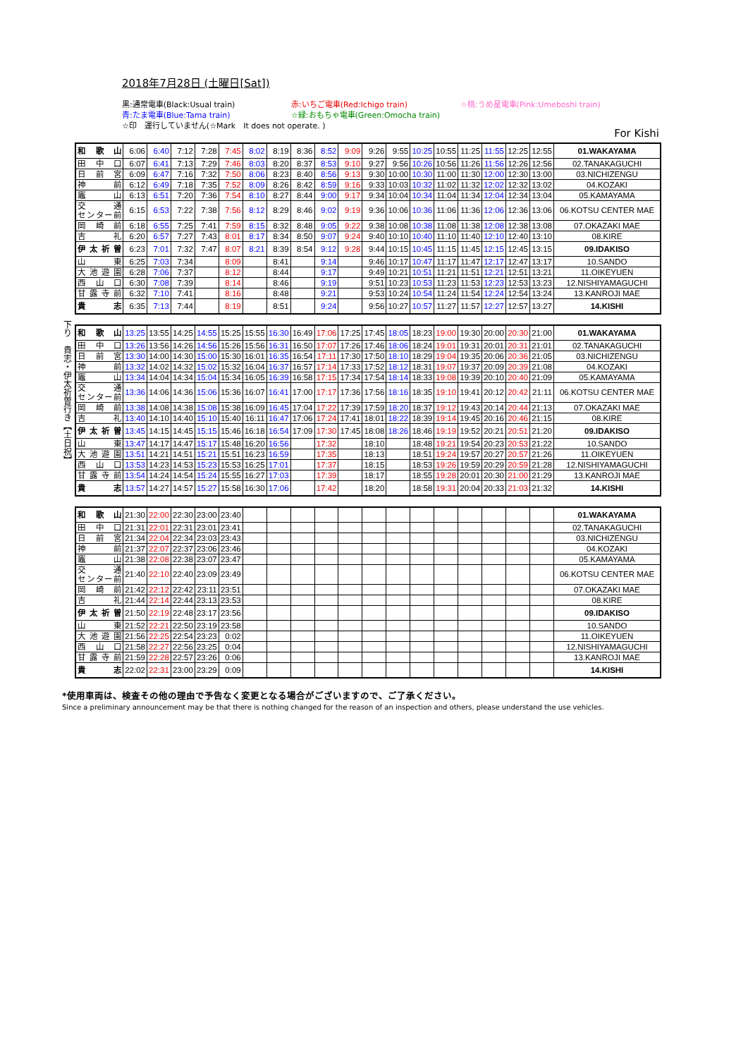2018年7月28日 (土曜日[Sat])
黒:通常電車(Black:Usual train)
赤:いちご電車(Red:Ichigo train)
☆桃:うめ星電車(Pink:Umeboshi train)
青:たま電車(Blue:Tama train)
☆緑:おもちゃ電車(Green:Omocha train)
☆印　運行していません(☆Mark　It does not operate. )
For Kishi
| 和歌山 | 6:06 | 6:40 | 7:12 | 7:28 | 7:45 | 8:02 | 8:19 | 8:36 | 8:52 | 9:09 | 9:26 | 9:55 | 10:25 | 10:55 | 11:25 | 11:55 | 12:25 | 12:55 | 01.WAKAYAMA |
| 田中口 | 6:07 | 6:41 | 7:13 | 7:29 | 7:46 | 8:03 | 8:20 | 8:37 | 8:53 | 9:10 | 9:27 | 9:56 | 10:26 | 10:56 | 11:26 | 11:56 | 12:26 | 12:56 | 02.TANAKAGUCHI |
| 日前宮 | 6:09 | 6:47 | 7:16 | 7:32 | 7:50 | 8:06 | 8:23 | 8:40 | 8:56 | 9:13 | 9:30 | 10:00 | 10:30 | 11:00 | 11:30 | 12:00 | 12:30 | 13:00 | 03.NICHIZENGU |
| 神前 | 6:12 | 6:49 | 7:18 | 7:35 | 7:52 | 8:09 | 8:26 | 8:42 | 8:59 | 9:16 | 9:33 | 10:03 | 10:32 | 11:02 | 11:32 | 12:02 | 12:32 | 13:02 | 04.KOZAKI |
| 竈山 | 6:13 | 6:51 | 7:20 | 7:36 | 7:54 | 8:10 | 8:27 | 8:44 | 9:00 | 9:17 | 9:34 | 10:04 | 10:34 | 11:04 | 11:34 | 12:04 | 12:34 | 13:04 | 05.KAMAYAMA |
| 交通 センター前 | 6:15 | 6:53 | 7:22 | 7:38 | 7:56 | 8:12 | 8:29 | 8:46 | 9:02 | 9:19 | 9:36 | 10:06 | 10:36 | 11:06 | 11:36 | 12:06 | 12:36 | 13:06 | 06.KOTSU CENTER MAE |
| 岡崎前 | 6:18 | 6:55 | 7:25 | 7:41 | 7:59 | 8:15 | 8:32 | 8:48 | 9:05 | 9:22 | 9:38 | 10:08 | 10:38 | 11:08 | 11:38 | 12:08 | 12:38 | 13:08 | 07.OKAZAKI MAE |
| 吉礼 | 6:20 | 6:57 | 7:27 | 7:43 | 8:01 | 8:17 | 8:34 | 8:50 | 9:07 | 9:24 | 9:40 | 10:10 | 10:40 | 11:10 | 11:40 | 12:10 | 12:40 | 13:10 | 08.KIRE |
| 伊太祈曽 | 6:23 | 7:01 | 7:32 | 7:47 | 8:07 | 8:21 | 8:39 | 8:54 | 9:12 | 9:28 | 9:44 | 10:15 | 10:45 | 11:15 | 11:45 | 12:15 | 12:45 | 13:15 | 09.IDAKISO |
| 山東 | 6:25 | 7:03 | 7:34 | | 8:09 | | 8:41 | | 9:14 | | 9:46 | 10:17 | 10:47 | 11:17 | 11:47 | 12:17 | 12:47 | 13:17 | 10.SANDO |
| 大池遊園 | 6:28 | 7:06 | 7:37 | | 8:12 | | 8:44 | | 9:17 | | 9:49 | 10:21 | 10:51 | 11:21 | 11:51 | 12:21 | 12:51 | 13:21 | 11.OIKEYUEN |
| 西山口 | 6:30 | 7:08 | 7:39 | | 8:14 | | 8:46 | | 9:19 | | 9:51 | 10:23 | 10:53 | 11:23 | 11:53 | 12:23 | 12:53 | 13:23 | 12.NISHIYAMAGUCHI |
| 甘露寺前 | 6:32 | 7:10 | 7:41 | | 8:16 | | 8:48 | | 9:21 | | 9:53 | 10:24 | 10:54 | 11:24 | 11:54 | 12:24 | 12:54 | 13:24 | 13.KANROJI MAE |
| 貴志 | 6:35 | 7:13 | 7:44 | | 8:19 | | 8:51 | | 9:24 | | 9:56 | 10:27 | 10:57 | 11:27 | 11:57 | 12:27 | 12:57 | 13:27 | 14.KISHI |
下り　貴志・伊太祈曽行き【土日祝】
| 和歌山 | 13:25 | 13:55 | 14:25 | 14:55 | 15:25 | 15:55 | 16:30 | 16:49 | 17:06 | 17:25 | 17:45 | 18:05 | 18:23 | 19:00 | 19:30 | 20:00 | 20:30 | 21:00 | 01.WAKAYAMA |
| 田中口 | 13:26 | 13:56 | 14:26 | 14:56 | 15:26 | 15:56 | 16:31 | 16:50 | 17:07 | 17:26 | 17:46 | 18:06 | 18:24 | 19:01 | 19:31 | 20:01 | 20:31 | 21:01 | 02.TANAKAGUCHI |
| 日前宮 | 13:30 | 14:00 | 14:30 | 15:00 | 15:30 | 16:01 | 16:35 | 16:54 | 17:11 | 17:30 | 17:50 | 18:10 | 18:29 | 19:04 | 19:35 | 20:06 | 20:36 | 21:05 | 03.NICHIZENGU |
| 神前 | 13:32 | 14:02 | 14:32 | 15:02 | 15:32 | 16:04 | 16:37 | 16:57 | 17:14 | 17:33 | 17:52 | 18:12 | 18:31 | 19:07 | 19:37 | 20:09 | 20:39 | 21:08 | 04.KOZAKI |
| 竈山 | 13:34 | 14:04 | 14:34 | 15:04 | 15:34 | 16:05 | 16:39 | 16:58 | 17:15 | 17:34 | 17:54 | 18:14 | 18:33 | 19:08 | 19:39 | 20:10 | 20:40 | 21:09 | 05.KAMAYAMA |
| 交通 センター前 | 13:36 | 14:06 | 14:36 | 15:06 | 15:36 | 16:07 | 16:41 | 17:00 | 17:17 | 17:36 | 17:56 | 18:16 | 18:35 | 19:10 | 19:41 | 20:12 | 20:42 | 21:11 | 06.KOTSU CENTER MAE |
| 岡崎前 | 13:38 | 14:08 | 14:38 | 15:08 | 15:38 | 16:09 | 16:45 | 17:04 | 17:22 | 17:39 | 17:59 | 18:20 | 18:37 | 19:12 | 19:43 | 20:14 | 20:44 | 21:13 | 07.OKAZAKI MAE |
| 吉礼 | 13:40 | 14:10 | 14:40 | 15:10 | 15:40 | 16:11 | 16:47 | 17:06 | 17:24 | 17:41 | 18:01 | 18:22 | 18:39 | 19:14 | 19:45 | 20:16 | 20:46 | 21:15 | 08.KIRE |
| 伊太祈曽 | 13:45 | 14:15 | 14:45 | 15:15 | 15:46 | 16:18 | 16:54 | 17:09 | 17:30 | 17:45 | 18:08 | 18:26 | 18:46 | 19:19 | 19:52 | 20:21 | 20:51 | 21:20 | 09.IDAKISO |
| 山東 | 13:47 | 14:17 | 14:47 | 15:17 | 15:48 | 16:20 | 16:56 | | 17:32 | | 18:10 | | 18:48 | 19:21 | 19:54 | 20:23 | 20:53 | 21:22 | 10.SANDO |
| 大池遊園 | 13:51 | 14:21 | 14:51 | 15:21 | 15:51 | 16:23 | 16:59 | | 17:35 | | 18:13 | | 18:51 | 19:24 | 19:57 | 20:27 | 20:57 | 21:26 | 11.OIKEYUEN |
| 西山口 | 13:53 | 14:23 | 14:53 | 15:23 | 15:53 | 16:25 | 17:01 | | 17:37 | | 18:15 | | 18:53 | 19:26 | 19:59 | 20:29 | 20:59 | 21:28 | 12.NISHIYAMAGUCHI |
| 甘露寺前 | 13:54 | 14:24 | 14:54 | 15:24 | 15:55 | 16:27 | 17:03 | | 17:39 | | 18:17 | | 18:55 | 19:28 | 20:01 | 20:30 | 21:00 | 21:29 | 13.KANROJI MAE |
| 貴志 | 13:57 | 14:27 | 14:57 | 15:27 | 15:58 | 16:30 | 17:06 | | 17:42 | | 18:20 | | 18:58 | 19:31 | 20:04 | 20:33 | 21:03 | 21:32 | 14.KISHI |
| 和歌山 | 21:30 | 22:00 | 22:30 | 23:00 | 23:40 | | | | | | | | | | | | | | 01.WAKAYAMA |
| 田中口 | 21:31 | 22:01 | 22:31 | 23:01 | 23:41 | | | | | | | | | | | | | | 02.TANAKAGUCHI |
| 日前宮 | 21:34 | 22:04 | 22:34 | 23:03 | 23:43 | | | | | | | | | | | | | | 03.NICHIZENGU |
| 神前 | 21:37 | 22:07 | 22:37 | 23:06 | 23:46 | | | | | | | | | | | | | | 04.KOZAKI |
| 竈山 | 21:38 | 22:08 | 22:38 | 23:07 | 23:47 | | | | | | | | | | | | | | 05.KAMAYAMA |
| 交通 センター前 | 21:40 | 22:10 | 22:40 | 23:09 | 23:49 | | | | | | | | | | | | | | 06.KOTSU CENTER MAE |
| 岡崎前 | 21:42 | 22:12 | 22:42 | 23:11 | 23:51 | | | | | | | | | | | | | | 07.OKAZAKI MAE |
| 吉礼 | 21:44 | 22:14 | 22:44 | 23:13 | 23:53 | | | | | | | | | | | | | | 08.KIRE |
| 伊太祈曽 | 21:50 | 22:19 | 22:48 | 23:17 | 23:56 | | | | | | | | | | | | | | 09.IDAKISO |
| 山東 | 21:52 | 22:21 | 22:50 | 23:19 | 23:58 | | | | | | | | | | | | | | 10.SANDO |
| 大池遊園 | 21:56 | 22:25 | 22:54 | 23:23 | 0:02 | | | | | | | | | | | | | | 11.OIKEYUEN |
| 西山口 | 21:58 | 22:27 | 22:56 | 23:25 | 0:04 | | | | | | | | | | | | | | 12.NISHIYAMAGUCHI |
| 甘露寺前 | 21:59 | 22:28 | 22:57 | 23:26 | 0:06 | | | | | | | | | | | | | | 13.KANROJI MAE |
| 貴志 | 22:02 | 22:31 | 23:00 | 23:29 | 0:09 | | | | | | | | | | | | | | 14.KISHI |
*使用車両は、検査その他の理由で予告なく変更となる場合がございますので、ご了承ください。
Since a preliminary announcement may be that there is nothing changed for the reason of an inspection and others, please understand the use vehicles.